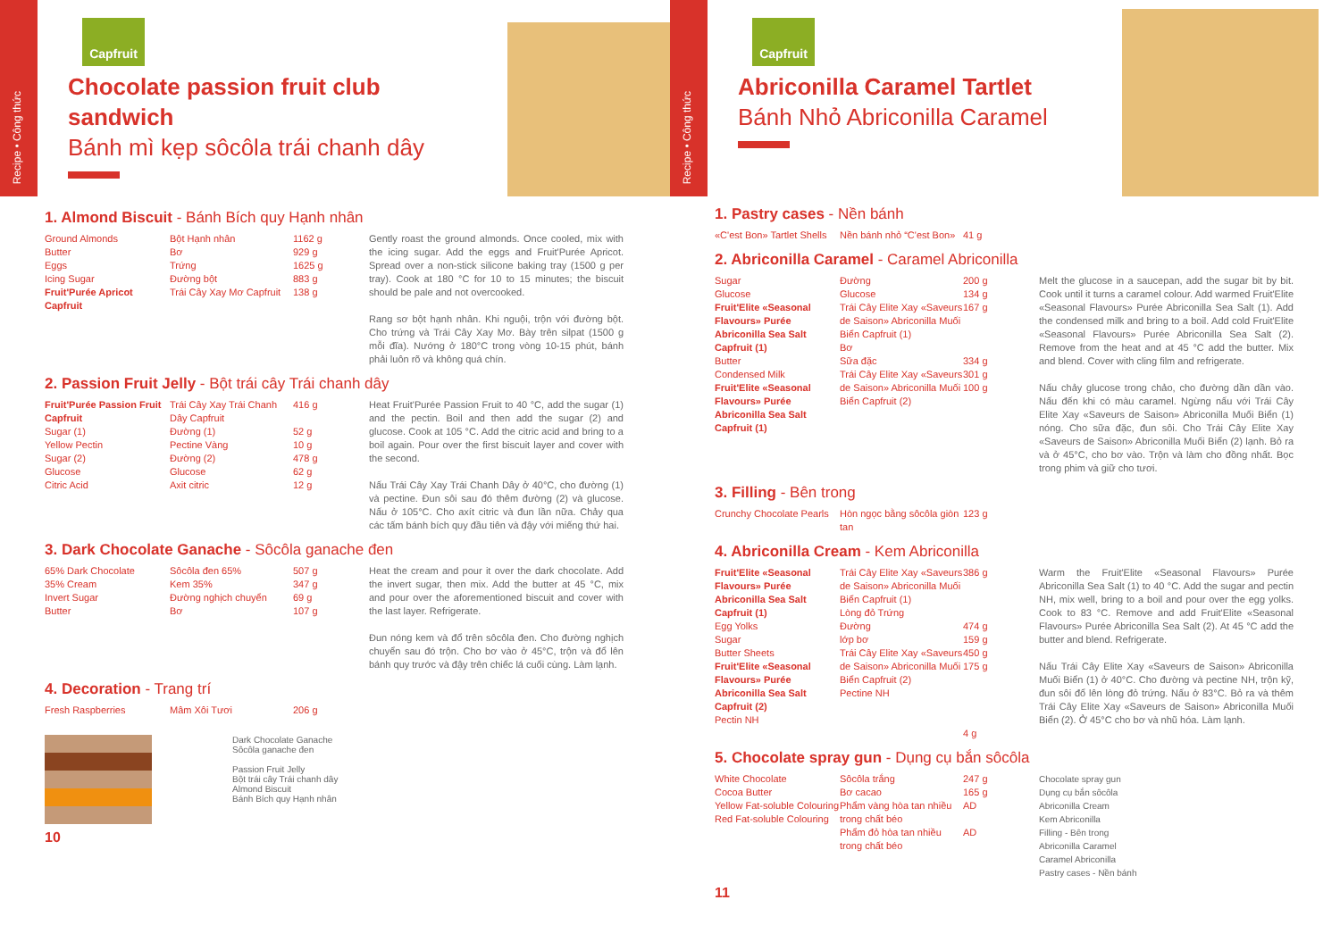Recipe • Công thức
Capfruit
Chocolate passion fruit club sandwich
Bánh mì kẹp sôcôla trái chanh dây
1. Almond Biscuit - Bánh Bích quy Hạnh nhân
| Ground Almonds Butter Eggs Icing Sugar Fruit'Purée Apricot Capfruit | Bột Hạnh nhân Bơ Trứng Đường bột Trái Cây Xay Mơ Capfruit | 1162 g 929 g 1625 g 883 g 138 g | Gently roast the ground almonds. Once cooled, mix with the icing sugar. Add the eggs and Fruit'Purée Apricot. Spread over a non-stick silicone baking tray (1500 g per tray). Cook at 180 °C for 10 to 15 minutes; the biscuit should be pale and not overcooked. Rang sơ bột hạnh nhân. Khi nguội, trộn với đường bột. Cho trứng và Trái Cây Xay Mơ. Bày trên silpat (1500 g mỗi đĩa). Nướng ở 180°C trong vòng 10-15 phút, bánh phải luôn rõ và không quá chín. |
2. Passion Fruit Jelly - Bột trái cây Trái chanh dây
| Fruit'Purée Passion Fruit Capfruit Sugar (1) Yellow Pectin Sugar (2) Glucose Citric Acid | Trái Cây Xay Trái Chanh Dây Capfruit Đường (1) Pectine Vàng Đường (2) Glucose Axit citric | 416 g 52 g 10 g 478 g 62 g 12 g | Heat Fruit'Purée Passion Fruit to 40 °C, add the sugar (1) and the pectin. Boil and then add the sugar (2) and glucose. Cook at 105 °C. Add the citric acid and bring to a boil again. Pour over the first biscuit layer and cover with the second. Nấu Trái Cây Xay Trái Chanh Dây ở 40°C, cho đường (1) và pectine. Đun sôi sau đó thêm đường (2) và glucose. Nấu ở 105°C. Cho axít citric và đun lần nữa. Chảy qua các tấm bánh bích quy đầu tiên và đậy với miếng thứ hai. |
3. Dark Chocolate Ganache - Sôcôla ganache đen
| 65% Dark Chocolate 35% Cream Invert Sugar Butter | Sôcôla đen 65% Kem 35% Đường nghịch chuyển Bơ | 507 g 347 g 69 g 107 g | Heat the cream and pour it over the dark chocolate. Add the invert sugar, then mix. Add the butter at 45 °C, mix and pour over the aforementioned biscuit and cover with the last layer. Refrigerate. Đun nóng kem và đổ trên sôcôla đen. Cho đường nghịch chuyển sau đó trộn. Cho bơ vào ở 45°C, trộn và đổ lên bánh quy trước và đậy trên chiếc lá cuối cùng. Làm lạnh. |
4. Decoration - Trang trí
| Fresh Raspberries | Mâm Xôi Tươi | 206 g |
Dark Chocolate Ganache
Sôcôla ganache đen
Passion Fruit Jelly
Bột trái cây Trái chanh dây
Almond Biscuit
Bánh Bích quy Hạnh nhân
10
Recipe • Công thức
Capfruit
Abriconilla Caramel Tartlet
Bánh Nhỏ Abriconilla Caramel
1. Pastry cases - Nền bánh
| «C'est Bon» Tartlet Shells | Nền bánh nhỏ “C'est Bon» | 41 g |
2. Abriconilla Caramel - Caramel Abriconilla
| Sugar Glucose Fruit'Elite «Seasonal Flavours» Purée Abriconilla Sea Salt Capfruit (1) Butter Condensed Milk Fruit'Elite «Seasonal Flavours» Purée Abriconilla Sea Salt Capfruit (1) | Đường Glucose Trái Cây Elite Xay «Saveurs de Saison» Abriconilla Muối Biển Capfruit (1) Bơ Sữa đặc Trái Cây Elite Xay «Saveurs de Saison» Abriconilla Muối Biển Capfruit (2) | 200 g 134 g 167 g 334 g 301 g 100 g | Melt the glucose in a saucepan, add the sugar bit by bit. Cook until it turns a caramel colour. Add warmed Fruit'Elite «Seasonal Flavours» Purée Abriconilla Sea Salt (1). Add the condensed milk and bring to a boil. Add cold Fruit'Elite «Seasonal Flavours» Purée Abriconilla Sea Salt (2). Remove from the heat and at 45 °C add the butter. Mix and blend. Cover with cling film and refrigerate. Nấu chảy glucose trong chảo, cho đường dần dần vào. Nấu đến khi có màu caramel. Ngừng nấu với Trái Cây Elite Xay «Saveurs de Saison» Abriconilla Muối Biển (1) nóng. Cho sữa đặc, đun sôi. Cho Trái Cây Elite Xay «Saveurs de Saison» Abriconilla Muối Biển (2) lạnh. Bỏ ra và ở 45°C, cho bơ vào. Trộn và làm cho đồng nhất. Bọc trong phim và giữ cho tươi. |
3. Filling - Bên trong
| Crunchy Chocolate Pearls | Hòn ngọc bằng sôcôla giòn tan | 123 g |
4. Abriconilla Cream - Kem Abriconilla
| Fruit'Elite «Seasonal Flavours» Purée Abriconilla Sea Salt Capfruit (1) Egg Yolks Sugar Butter Sheets Fruit'Elite «Seasonal Flavours» Purée Abriconilla Sea Salt Capfruit (2) Pectin NH | Trái Cây Elite Xay «Saveurs de Saison» Abriconilla Muối Biển Capfruit (1) Lòng đỏ Trứng Đường lớp bơ Trái Cây Elite Xay «Saveurs de Saison» Abriconilla Muối Biển Capfruit (2) Pectine NH | 386 g 474 g 159 g 450 g 175 g 4 g | Warm the Fruit'Elite «Seasonal Flavours» Purée Abriconilla Sea Salt (1) to 40 °C. Add the sugar and pectin NH, mix well, bring to a boil and pour over the egg yolks. Cook to 83 °C. Remove and add Fruit'Elite «Seasonal Flavours» Purée Abriconilla Sea Salt (2). At 45 °C add the butter and blend. Refrigerate. Nấu Trái Cây Elite Xay «Saveurs de Saison» Abriconilla Muối Biển (1) ở 40°C. Cho đường và pectine NH, trộn kỹ, đun sôi đổ lên lòng đỏ trứng. Nấu ở 83°C. Bỏ ra và thêm Trái Cây Elite Xay «Saveurs de Saison» Abriconilla Muối Biển (2). Ở 45°C cho bơ và nhũ hóa. Làm lạnh. |
5. Chocolate spray gun - Dụng cụ bắn sôcôla
| White Chocolate Cocoa Butter Yellow Fat-soluble Colouring Red Fat-soluble Colouring | Sôcôla trắng Bơ cacao Phẩm vàng hòa tan nhiều trong chất béo Phẩm đỏ hòa tan nhiều trong chất béo | 247 g 165 g AD AD | Chocolate spray gun Dụng cụ bắn sôcôla Abriconilla Cream Kem Abriconilla Filling - Bên trong Abriconilla Caramel Caramel Abriconilla Pastry cases - Nền bánh |
11